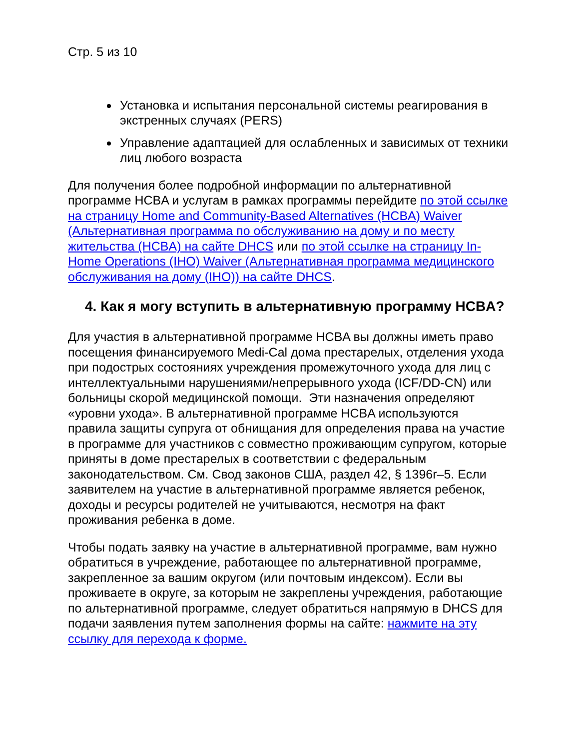Стр. 5 из 10
Установка и испытания персональной системы реагирования в экстренных случаях (PERS)
Управление адаптацией для ослабленных и зависимых от техники лиц любого возраста
Для получения более подробной информации по альтернативной программе HCBA и услугам в рамках программы перейдите по этой ссылке на страницу Home and Community-Based Alternatives (HCBA) Waiver (Альтернативная программа по обслуживанию на дому и по месту жительства (HCBA) на сайте DHCS или по этой ссылке на страницу In-Home Operations (IHO) Waiver (Альтернативная программа медицинского обслуживания на дому (IHO)) на сайте DHCS.
4. Как я могу вступить в альтернативную программу HCBA?
Для участия в альтернативной программе HCBA вы должны иметь право посещения финансируемого Medi-Cal дома престарелых, отделения ухода при подострых состояниях учреждения промежуточного ухода для лиц с интеллектуальными нарушениями/непрерывного ухода (ICF/DD-CN) или больницы скорой медицинской помощи. Эти назначения определяют «уровни ухода». В альтернативной программе HCBA используются правила защиты супруга от обнищания для определения права на участие в программе для участников с совместно проживающим супругом, которые приняты в доме престарелых в соответствии с федеральным законодательством. См. Свод законов США, раздел 42, § 1396r–5. Если заявителем на участие в альтернативной программе является ребенок, доходы и ресурсы родителей не учитываются, несмотря на факт проживания ребенка в доме.
Чтобы подать заявку на участие в альтернативной программе, вам нужно обратиться в учреждение, работающее по альтернативной программе, закрепленное за вашим округом (или почтовым индексом). Если вы проживаете в округе, за которым не закреплены учреждения, работающие по альтернативной программе, следует обратиться напрямую в DHCS для подачи заявления путем заполнения формы на сайте: нажмите на эту ссылку для перехода к форме.